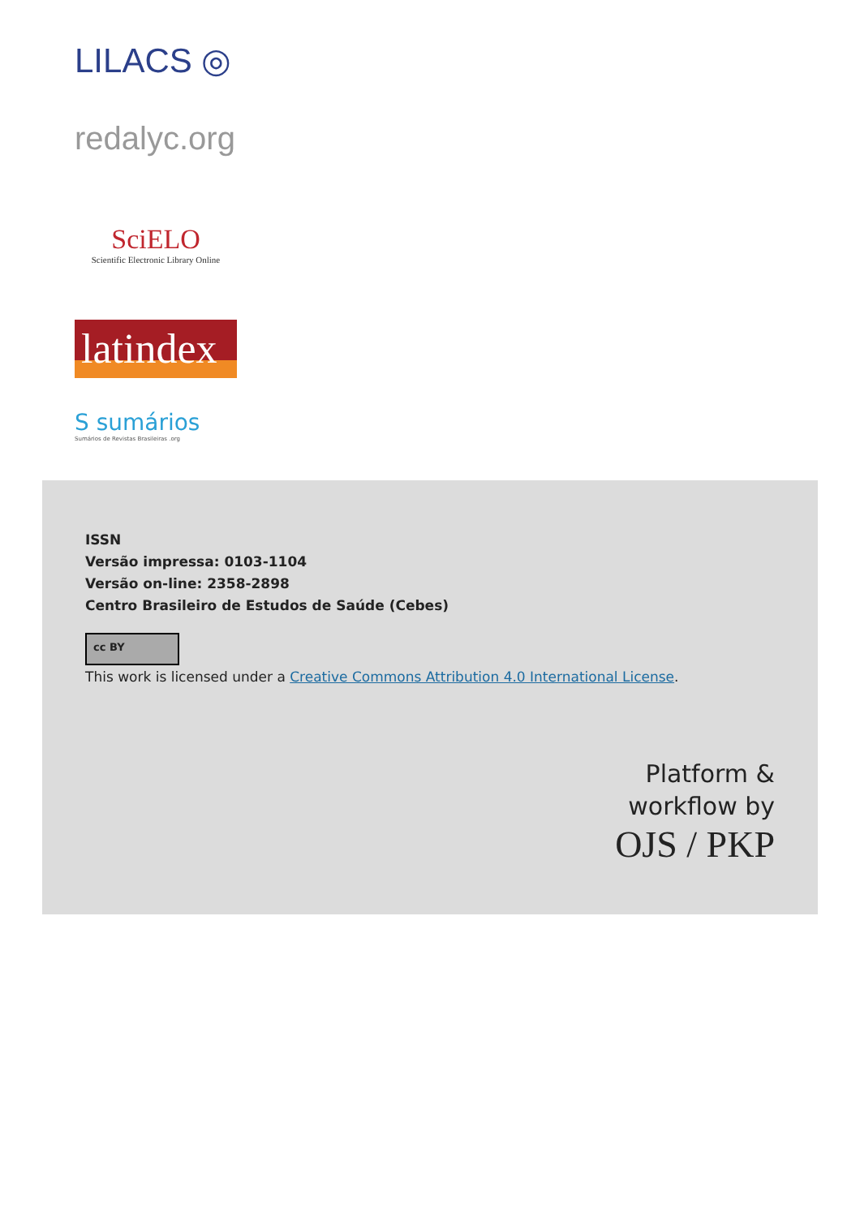LILACS ◎
redalyc.org
SciELO
Scientific Electronic Library Online
latindex
S sumários
Sumários de Revistas Brasileiras .org
ISSN
Versão impressa: 0103-1104
Versão on-line: 2358-2898
Centro Brasileiro de Estudos de Saúde (Cebes)
cc BY
This work is licensed under a Creative Commons Attribution 4.0 International License.
Platform &
workflow by
OJS / PKP